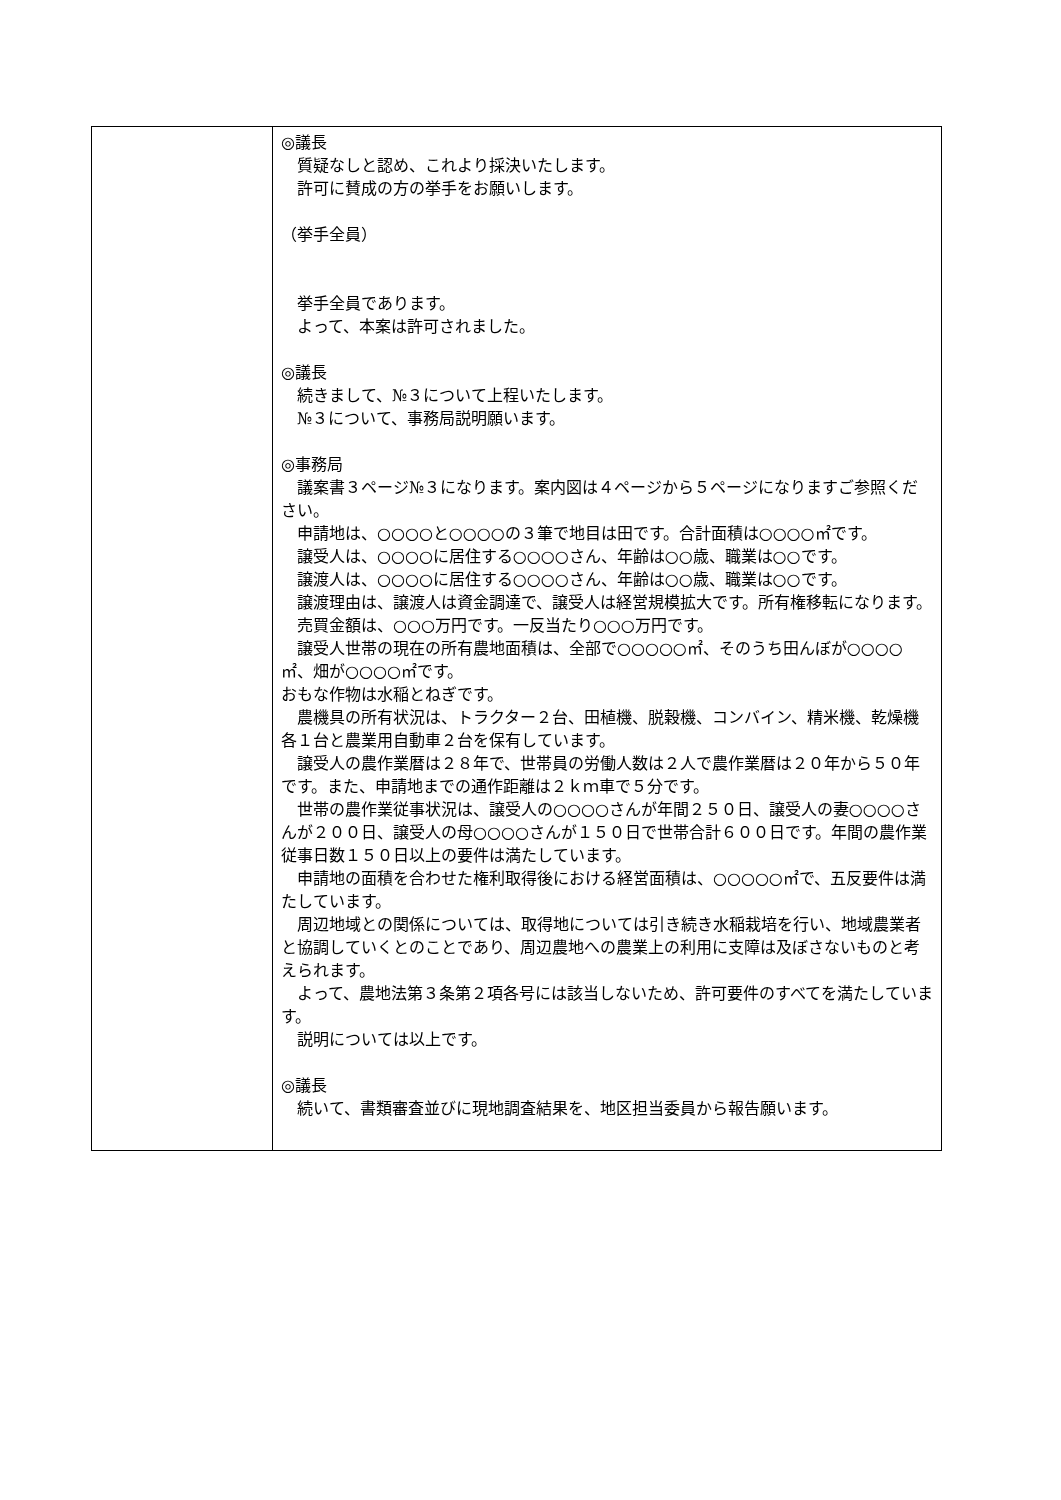| | ◎議長 質疑なしと認め、これより採決いたします。 許可に賛成の方の挙手をお願いします。 （挙手全員） 挙手全員であります。 よって、本案は許可されました。 ◎議長 続きまして、№３について上程いたします。 №３について、事務局説明願います。 ◎事務局 議案書３ページ№３になります。案内図は４ページから５ページになりますご参照ください。 申請地は、○○○○と○○○○の３筆で地目は田です。合計面積は○○○○㎡です。 譲受人は、○○○○に居住する○○○○さん、年齢は○○歳、職業は○○です。 譲渡人は、○○○○に居住する○○○○さん、年齢は○○歳、職業は○○です。 譲渡理由は、譲渡人は資金調達で、譲受人は経営規模拡大です。所有権移転になります。 売買金額は、○○○万円です。一反当たり○○○万円です。 譲受人世帯の現在の所有農地面積は、全部で○○○○○㎡、そのうち田んぼが○○○○㎡、畑が○○○○㎡です。 おもな作物は水稲とねぎです。 農機具の所有状況は、トラクター２台、田植機、脱穀機、コンバイン、精米機、乾燥機各１台と農業用自動車２台を保有しています。 譲受人の農作業暦は２８年で、世帯員の労働人数は２人で農作業暦は２０年から５０年です。また、申請地までの通作距離は２ｋｍ車で５分です。 世帯の農作業従事状況は、譲受人の○○○○さんが年間２５０日、譲受人の妻○○○○さんが２００日、譲受人の母○○○○さんが１５０日で世帯合計６００日です。年間の農作業従事日数１５０日以上の要件は満たしています。 申請地の面積を合わせた権利取得後における経営面積は、○○○○○㎡で、五反要件は満たしています。 周辺地域との関係については、取得地については引き続き水稲栽培を行い、地域農業者と協調していくとのことであり、周辺農地への農業上の利用に支障は及ぼさないものと考えられます。 よって、農地法第３条第２項各号には該当しないため、許可要件のすべてを満たしています。 説明については以上です。 ◎議長 続いて、書類審査並びに現地調査結果を、地区担当委員から報告願います。 |